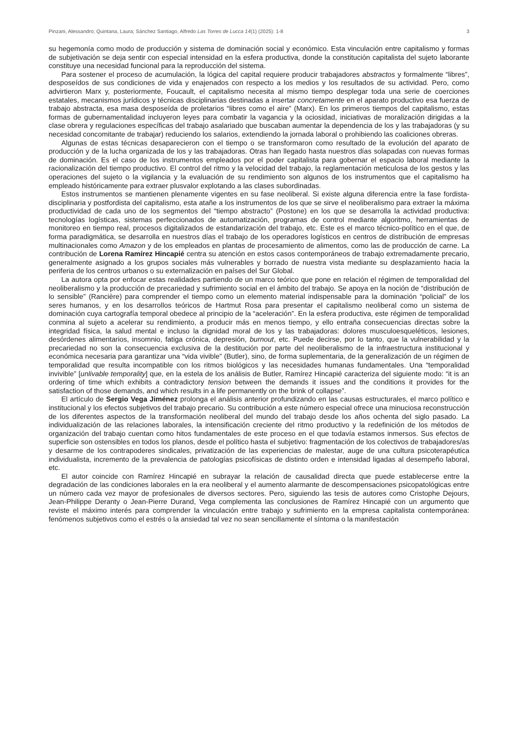Pinzani, Alessandro; Quintana, Laura; Sánchez Santiago, Alfredo Las Torres de Lucca 14(1) (2025): 1-8 3
su hegemonía como modo de producción y sistema de dominación social y económico. Esta vinculación entre capitalismo y formas de subjetivación se deja sentir con especial intensidad en la esfera productiva, donde la constitución capitalista del sujeto laborante constituye una necesidad funcional para la reproducción del sistema.
Para sostener el proceso de acumulación, la lógica del capital requiere producir trabajadores abstractos y formalmente “libres”, desposeídos de sus condiciones de vida y enajenados con respecto a los medios y los resultados de su actividad. Pero, como advirtieron Marx y, posteriormente, Foucault, el capitalismo necesita al mismo tiempo desplegar toda una serie de coerciones estatales, mecanismos jurídicos y técnicas disciplinarias destinadas a insertar concretamente en el aparato productivo esa fuerza de trabajo abstracta, esa masa desposeída de proletarios “libres como el aire” (Marx). En los primeros tiempos del capitalismo, estas formas de gubernamentalidad incluyeron leyes para combatir la vagancia y la ociosidad, iniciativas de moralización dirigidas a la clase obrera y regulaciones específicas del trabajo asalariado que buscaban aumentar la dependencia de los y las trabajadoras (y su necesidad concomitante de trabajar) reduciendo los salarios, extendiendo la jornada laboral o prohibiendo las coaliciones obreras.
Algunas de estas técnicas desaparecieron con el tiempo o se transformaron como resultado de la evolución del aparato de producción y de la lucha organizada de los y las trabajadoras. Otras han llegado hasta nuestros días solapadas con nuevas formas de dominación. Es el caso de los instrumentos empleados por el poder capitalista para gobernar el espacio laboral mediante la racionalización del tiempo productivo. El control del ritmo y la velocidad del trabajo, la reglamentación meticulosa de los gestos y las operaciones del sujeto o la vigilancia y la evaluación de su rendimiento son algunos de los instrumentos que el capitalismo ha empleado históricamente para extraer plusvalor explotando a las clases subordinadas.
Estos instrumentos se mantienen plenamente vigentes en su fase neoliberal. Si existe alguna diferencia entre la fase fordista-disciplinaria y postfordista del capitalismo, esta atañe a los instrumentos de los que se sirve el neoliberalismo para extraer la máxima productividad de cada uno de los segmentos del “tiempo abstracto” (Postone) en los que se desarrolla la actividad productiva: tecnologías logísticas, sistemas perfeccionados de automatización, programas de control mediante algoritmo, herramientas de monitoreo en tiempo real, procesos digitalizados de estandarización del trabajo, etc. Este es el marco técnico-político en el que, de forma paradigmática, se desarrolla en nuestros días el trabajo de los operadores logísticos en centros de distribución de empresas multinacionales como Amazon y de los empleados en plantas de procesamiento de alimentos, como las de producción de carne. La contribución de Lorena Ramírez Hincapié centra su atención en estos casos contemporáneos de trabajo extremadamente precario, generalmente asignado a los grupos sociales más vulnerables y borrado de nuestra vista mediante su desplazamiento hacia la periferia de los centros urbanos o su externalización en países del Sur Global.
La autora opta por enfocar estas realidades partiendo de un marco teórico que pone en relación el régimen de temporalidad del neoliberalismo y la producción de precariedad y sufrimiento social en el ámbito del trabajo. Se apoya en la noción de “distribución de lo sensible” (Rancière) para comprender el tiempo como un elemento material indispensable para la dominación “policial” de los seres humanos, y en los desarrollos teóricos de Hartmut Rosa para presentar el capitalismo neoliberal como un sistema de dominación cuya cartografía temporal obedece al principio de la “aceleración”. En la esfera productiva, este régimen de temporalidad conmina al sujeto a acelerar su rendimiento, a producir más en menos tiempo, y ello entraña consecuencias directas sobre la integridad física, la salud mental e incluso la dignidad moral de los y las trabajadoras: dolores musculoesqueléticos, lesiones, desórdenes alimentarios, insomnio, fatiga crónica, depresión, burnout, etc. Puede decirse, por lo tanto, que la vulnerabilidad y la precariedad no son la consecuencia exclusiva de la destitución por parte del neoliberalismo de la infraestructura institucional y económica necesaria para garantizar una “vida vivible” (Butler), sino, de forma suplementaria, de la generalización de un régimen de temporalidad que resulta incompatible con los ritmos biológicos y las necesidades humanas fundamentales. Una “temporalidad invivible” [unlivable temporality] que, en la estela de los análisis de Butler, Ramírez Hincapié caracteriza del siguiente modo: “it is an ordering of time which exhibits a contradictory tension between the demands it issues and the conditions it provides for the satisfaction of those demands, and which results in a life permanently on the brink of collapse”.
El artículo de Sergio Vega Jiménez prolonga el análisis anterior profundizando en las causas estructurales, el marco político e institucional y los efectos subjetivos del trabajo precario. Su contribución a este número especial ofrece una minuciosa reconstrucción de los diferentes aspectos de la transformación neoliberal del mundo del trabajo desde los años ochenta del siglo pasado. La individualización de las relaciones laborales, la intensificación creciente del ritmo productivo y la redefinición de los métodos de organización del trabajo cuentan como hitos fundamentales de este proceso en el que todavía estamos inmersos. Sus efectos de superficie son ostensibles en todos los planos, desde el político hasta el subjetivo: fragmentación de los colectivos de trabajadores/as y desarme de los contrapoderes sindicales, privatización de las experiencias de malestar, auge de una cultura psicoterapéutica individualista, incremento de la prevalencia de patologías psicofísicas de distinto orden e intensidad ligadas al desempeño laboral, etc.
El autor coincide con Ramírez Hincapié en subrayar la relación de causalidad directa que puede establecerse entre la degradación de las condiciones laborales en la era neoliberal y el aumento alarmante de descompensaciones psicopatológicas entre un número cada vez mayor de profesionales de diversos sectores. Pero, siguiendo las tesis de autores como Cristophe Dejours, Jean-Philippe Deranty o Jean-Pierre Durand, Vega complementa las conclusiones de Ramírez Hincapié con un argumento que reviste el máximo interés para comprender la vinculación entre trabajo y sufrimiento en la empresa capitalista contemporánea: fenómenos subjetivos como el estrés o la ansiedad tal vez no sean sencillamente el síntoma o la manifestación